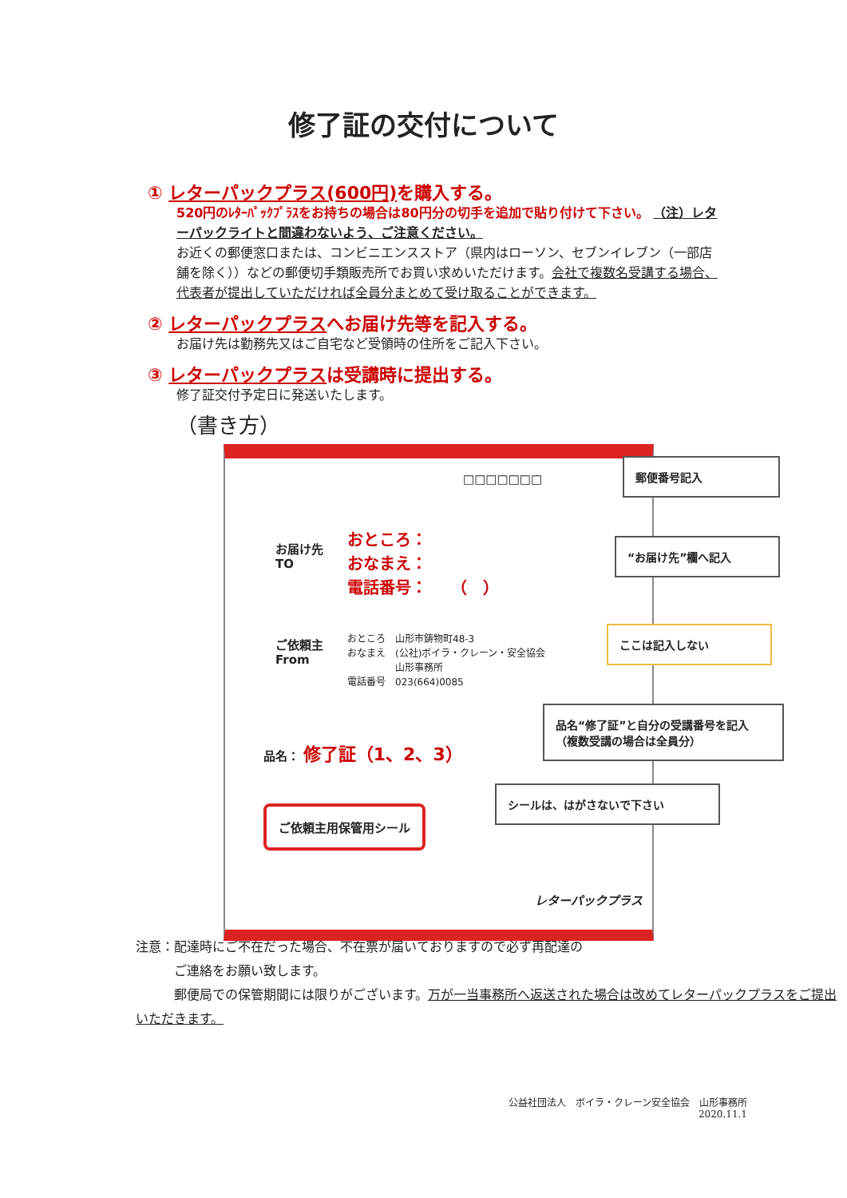修了証の交付について
① レターパックプラス(600円) を購入する。
520円のﾚﾀｰﾊﾟｯｸﾌﾟﾗｽをお持ちの場合は80円分の切手を追加で貼り付けて下さい。 （注）レターパックライトと間違わないよう、ご注意ください。
お近くの郵便窓口または、コンビニエンスストア（県内はローソン、セブンイレブン（一部店舗を除く））などの郵便切手類販売所でお買い求めいただけます。会社で複数名受講する場合、代表者が提出していただければ全員分まとめて受け取ることができます。
② レターパックプラスへお届け先等を記入する。
お届け先は勤務先又はご自宅など受領時の住所をご記入下さい。
③ レターパックプラスは受講時に提出する。
修了証交付予定日に発送いたします。
（書き方）
□□□□□□□
お届け先
TO
おところ：
おなまえ：
電話番号：　　（　）
ご依頼主
From
おところ　山形市鋳物町48-3
おなまえ　(公社)ボイラ・クレーン・安全協会
　　　　　山形事務所
電話番号　023(664)0085
品名： 修了証（1、2、3）
ご依頼主用保管用シール
レターパックプラス
郵便番号記入
“お届け先”欄へ記入
ここは記入しない
品名“修了証”と自分の受講番号を記入（複数受講の場合は全員分）
シールは、はがさないで下さい
注意：配達時にご不在だった場合、不在票が届いておりますので必ず再配達の
　　　ご連絡をお願い致します。
　　　郵便局での保管期間には限りがございます。万が一当事務所へ返送された場合は改めてレターパックプラスをご提出いただきます。
公益社団法人　ボイラ・クレーン安全協会　山形事務所
2020.11.1